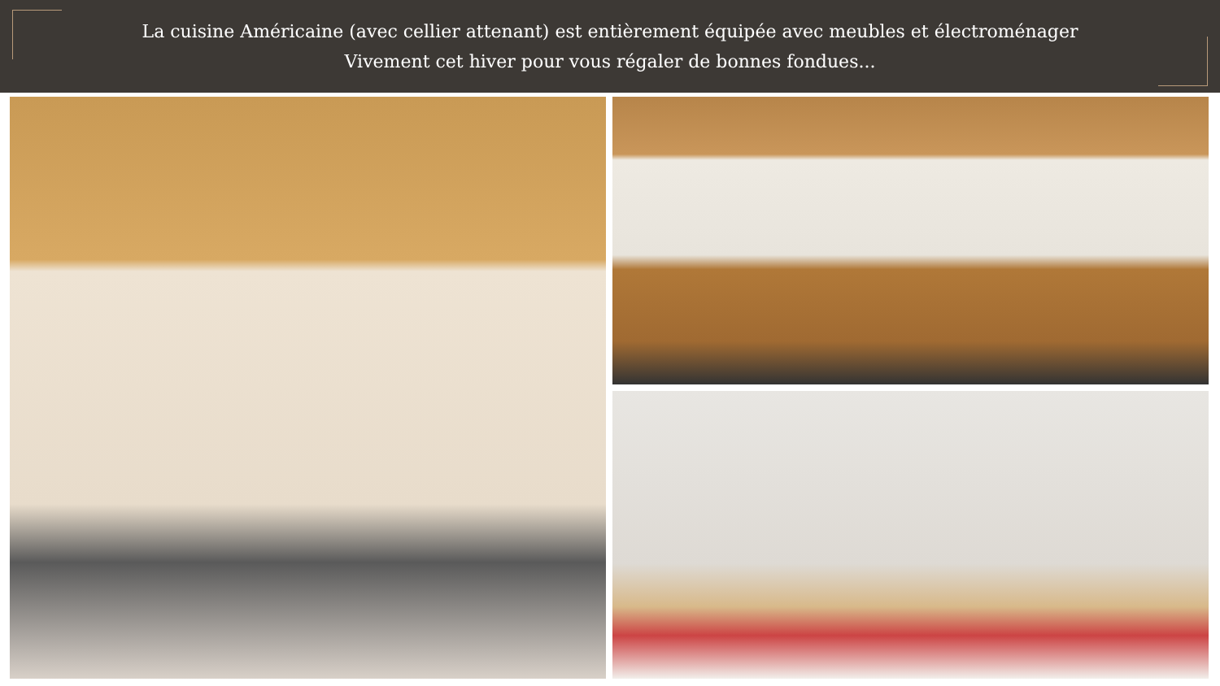La cuisine Américaine (avec cellier attenant) est entièrement équipée avec meubles et électroménager
Vivement cet hiver pour vous régaler de bonnes fondues...